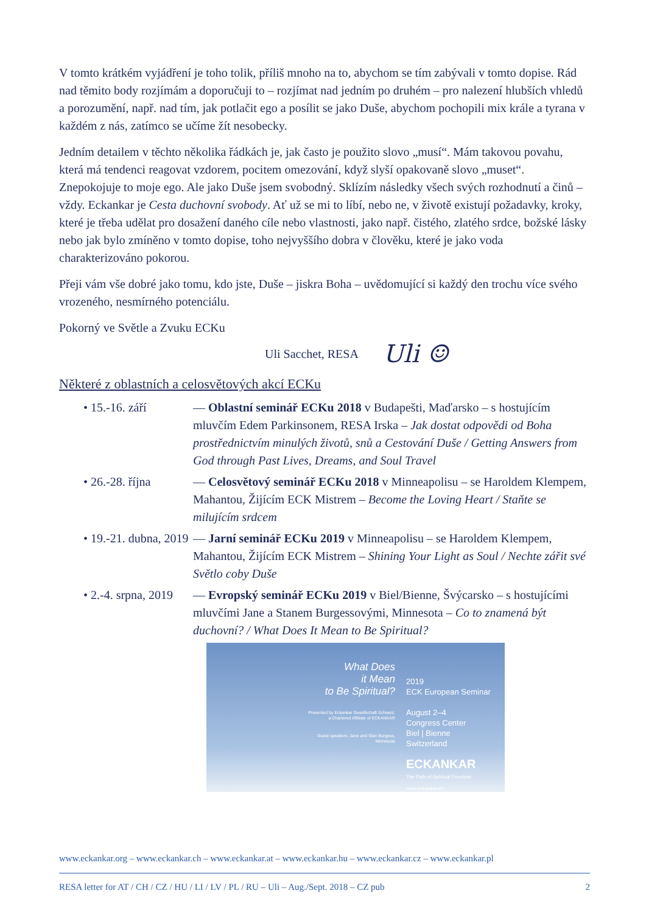V tomto krátkém vyjádření je toho tolik, příliš mnoho na to, abychom se tím zabývali v tomto dopise. Rád nad těmito body rozjímám a doporučuji to – rozjímat nad jedním po druhém – pro nalezení hlubších vhledů a porozumění, např. nad tím, jak potlačit ego a posílit se jako Duše, abychom pochopili mix krále a tyrana v každém z nás, zatímco se učíme žít nesobecky.
Jedním detailem v těchto několika řádkách je, jak často je použito slovo „musí“. Mám takovou povahu, která má tendenci reagovat vzdorem, pocitem omezování, když slyší opakovaně slovo „muset“. Znepokojuje to moje ego. Ale jako Duše jsem svobodný. Sklízím následky všech svých rozhodnutí a činů – vždy. Eckankar je Cesta duchovní svobody. Ať už se mi to líbí, nebo ne, v životě existují požadavky, kroky, které je třeba udělat pro dosažení daného cíle nebo vlastnosti, jako např. čistého, zlatého srdce, božské lásky nebo jak bylo zmíněno v tomto dopise, toho nejvyššího dobra v člověku, které je jako voda charakterizováno pokorou.
Přeji vám vše dobré jako tomu, kdo jste, Duše – jiskra Boha – uvědomující si každý den trochu více svého vrozeného, nesmírného potenciálu.
Pokorný ve Světle a Zvuku ECKu
Uli Sacchet, RESA Uli ☺
Některé z oblastních a celosvětových akcí ECKu
• 15.-16. září — Oblastní seminář ECKu 2018 v Budapešti, Maďarsko – s hostujícím mluvčím Edem Parkinsonem, RESA Irska – Jak dostat odpovědi od Boha prostřednictvím minulých životů, snů a Cestování Duše / Getting Answers from God through Past Lives, Dreams, and Soul Travel
• 26.-28. října — Celosvětový seminář ECKu 2018 v Minneapolisu – se Haroldem Klempem, Mahantou, Žijícím ECK Mistrem – Become the Loving Heart / Staňte se milujícím srdcem
• 19.-21. dubna, 2019
— Jarní seminář ECKu 2019 v Minneapolisu – se Haroldem Klempem, Mahantou, Žijícím ECK Mistrem – Shining Your Light as Soul / Nechte zářit své Světlo coby Duše
• 2.-4. srpna, 2019
— Evropský seminář ECKu 2019 v Biel/Bienne, Švýcarsko – s hostujícími mluvčími Jane a Stanem Burgessovými, Minnesota – Co to znamená být duchovní? / What Does It Mean to Be Spiritual?
What Does
it Mean
to Be Spiritual?
Presented by Eckankar Gesellschaft Schweiz,
a Chartered Affiliate of ECKANKAR
Guest speakers: Jane and Stan Burgess,
Minnesota
2019
ECK European Seminar
August 2–4
Congress Center
Biel | Bienne
Switzerland
ECKANKAR
The Path of Spiritual Freedom
www.eckankar.ch
www.eckankar.org – www.eckankar.ch – www.eckankar.at – www.eckankar.hu – www.eckankar.cz – www.eckankar.pl
RESA letter for AT / CH / CZ / HU / LI / LV / PL / RU – Uli – Aug./Sept. 2018 – CZ pub 2